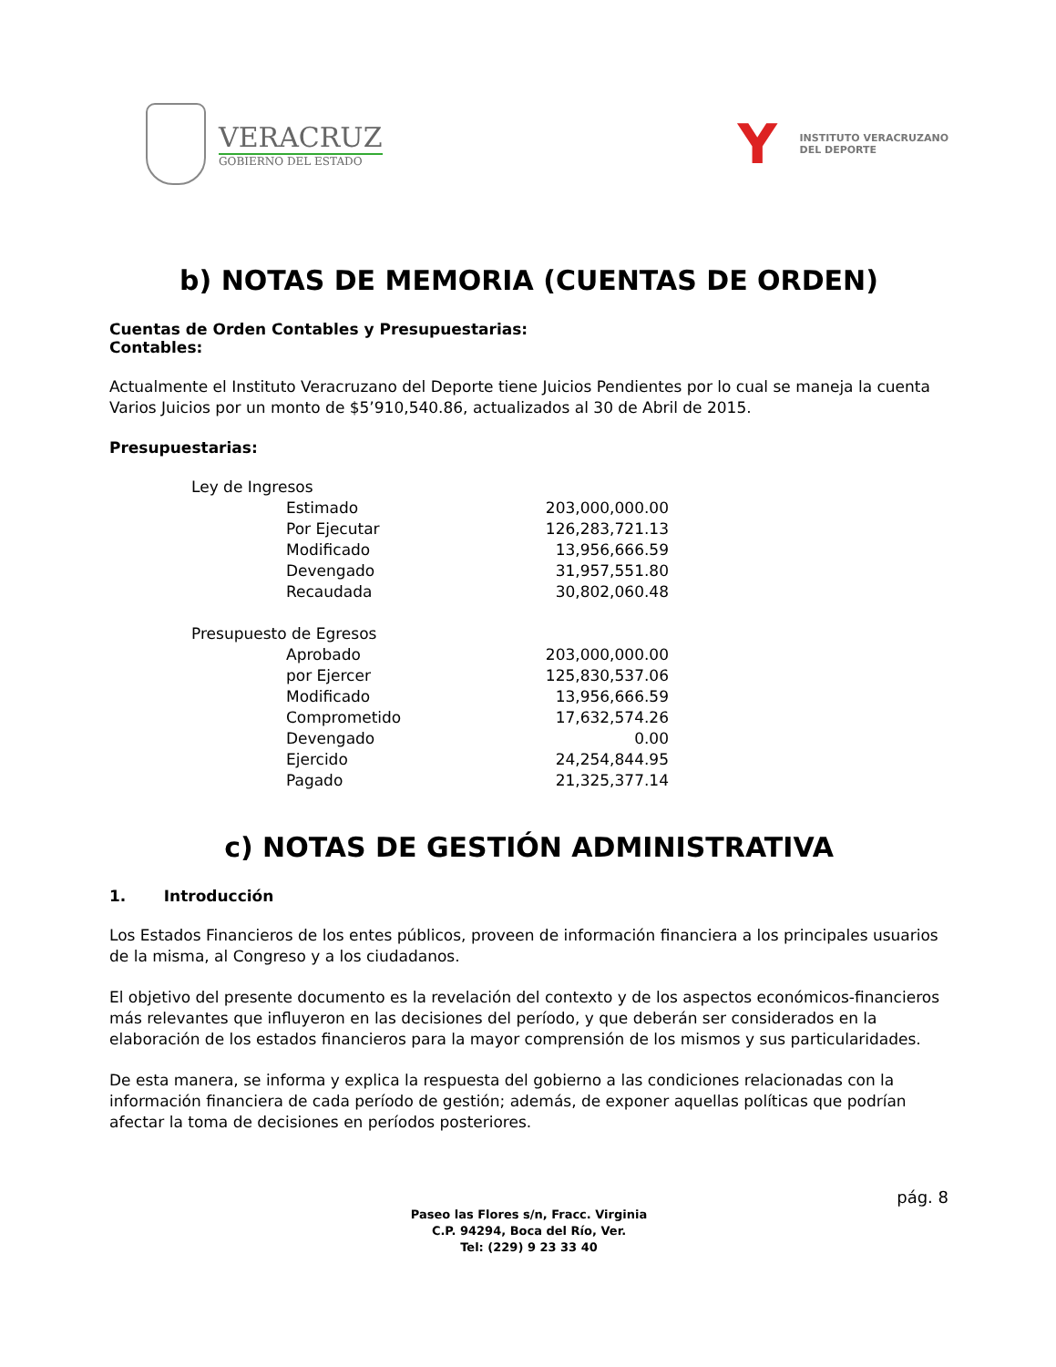VERACRUZ
GOBIERNO DEL ESTADO
Y
INSTITUTO VERACRUZANO
DEL DEPORTE
b) NOTAS DE MEMORIA (CUENTAS DE ORDEN)
Cuentas de Orden Contables y Presupuestarias:
Contables:
Actualmente el Instituto Veracruzano del Deporte tiene Juicios Pendientes por lo cual se maneja la cuenta Varios Juicios por un monto de $5’910,540.86, actualizados al 30 de Abril de 2015.
Presupuestarias:
| Ley de Ingresos | |
| Estimado | 203,000,000.00 |
| Por Ejecutar | 126,283,721.13 |
| Modificado | 13,956,666.59 |
| Devengado | 31,957,551.80 |
| Recaudada | 30,802,060.48 |
| Presupuesto de Egresos | |
| Aprobado | 203,000,000.00 |
| por Ejercer | 125,830,537.06 |
| Modificado | 13,956,666.59 |
| Comprometido | 17,632,574.26 |
| Devengado | 0.00 |
| Ejercido | 24,254,844.95 |
| Pagado | 21,325,377.14 |
c) NOTAS DE GESTIÓN ADMINISTRATIVA
1. Introducción
Los Estados Financieros de los entes públicos, proveen de información financiera a los principales usuarios de la misma, al Congreso y a los ciudadanos.
El objetivo del presente documento es la revelación del contexto y de los aspectos económicos-financieros más relevantes que influyeron en las decisiones del período, y que deberán ser considerados en la elaboración de los estados financieros para la mayor comprensión de los mismos y sus particularidades.
De esta manera, se informa y explica la respuesta del gobierno a las condiciones relacionadas con la información financiera de cada período de gestión; además, de exponer aquellas políticas que podrían afectar la toma de decisiones en períodos posteriores.
pág. 8
Paseo las Flores s/n, Fracc. Virginia
C.P. 94294, Boca del Río, Ver.
Tel: (229) 9 23 33 40